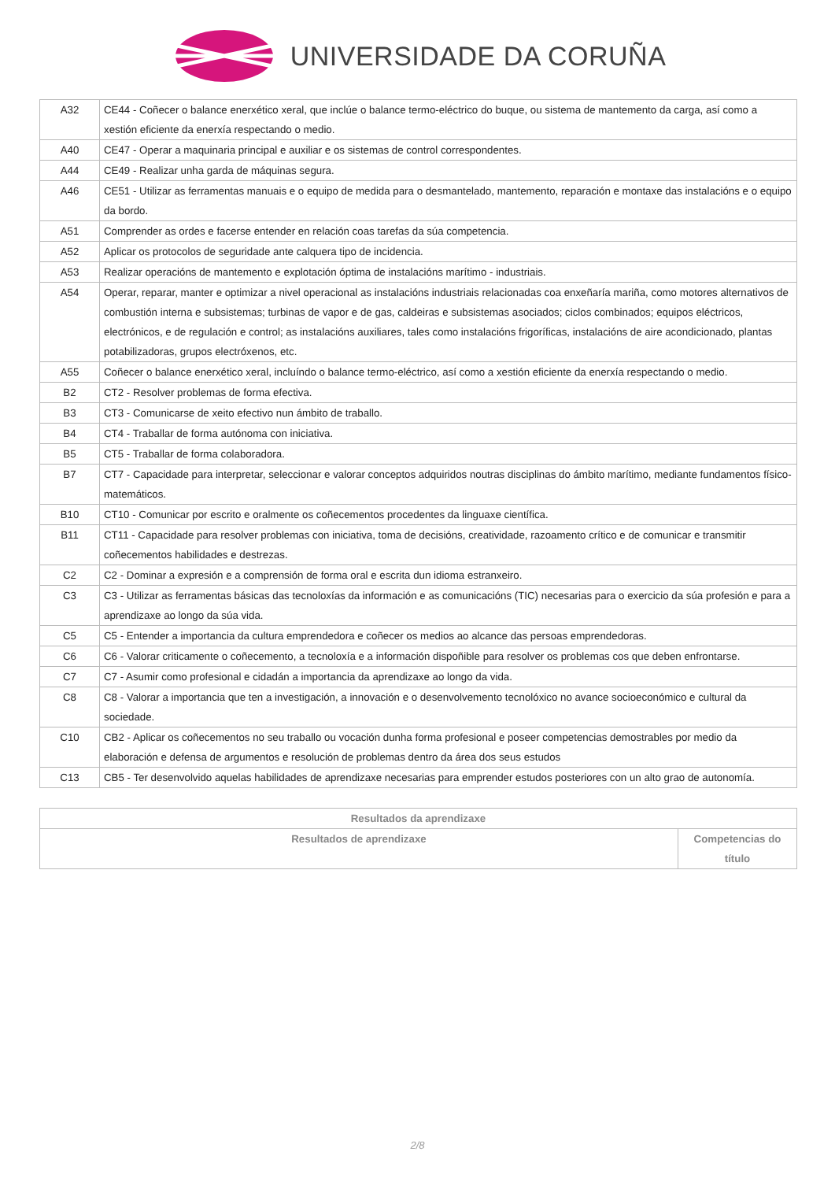UNIVERSIDADE DA CORUÑA
| A32 | CE44 - Coñecer o balance enerxético xeral, que inclúe o balance termo-eléctrico do buque, ou sistema de mantemento da carga, así como a xestión eficiente da enerxía respectando o medio. |
| A40 | CE47 - Operar a maquinaria principal e auxiliar e os sistemas de control correspondentes. |
| A44 | CE49 - Realizar unha garda de máquinas segura. |
| A46 | CE51 - Utilizar as ferramentas manuais e o equipo de medida para o desmantelado, mantemento, reparación e montaxe das instalacións e o equipo da bordo. |
| A51 | Comprender as ordes e facerse entender en relación coas tarefas da súa competencia. |
| A52 | Aplicar os protocolos de seguridade ante calquera tipo de incidencia. |
| A53 | Realizar operacións de mantemento e explotación óptima de instalacións marítimo - industriais. |
| A54 | Operar, reparar, manter e optimizar a nivel operacional as instalacións industriais relacionadas coa enxeñaría mariña, como motores alternativos de combustión interna e subsistemas; turbinas de vapor e de gas, caldeiras e subsistemas asociados; ciclos combinados; equipos eléctricos, electrónicos, e de regulación e control; as instalacións auxiliares, tales como instalacións frigoríficas, instalacións de aire acondicionado, plantas potabilizadoras, grupos electróxenos, etc. |
| A55 | Coñecer o balance enerxético xeral, incluíndo o balance termo-eléctrico, así como a xestión eficiente da enerxía respectando o medio. |
| B2 | CT2 - Resolver problemas de forma efectiva. |
| B3 | CT3 - Comunicarse de xeito efectivo nun ámbito de traballo. |
| B4 | CT4 - Traballar de forma autónoma con iniciativa. |
| B5 | CT5 - Traballar de forma colaboradora. |
| B7 | CT7 - Capacidade para interpretar, seleccionar e valorar conceptos adquiridos noutras disciplinas do ámbito marítimo, mediante fundamentos físico-matemáticos. |
| B10 | CT10 - Comunicar por escrito e oralmente os coñecementos procedentes da linguaxe científica. |
| B11 | CT11 - Capacidade para resolver problemas con iniciativa, toma de decisións, creatividade, razoamento crítico e de comunicar e transmitir coñecementos habilidades e destrezas. |
| C2 | C2 - Dominar a expresión e a comprensión de forma oral e escrita dun idioma estranxeiro. |
| C3 | C3 - Utilizar as ferramentas básicas das tecnoloxías da información e as comunicacións (TIC) necesarias para o exercicio da súa profesión e para a aprendizaxe ao longo da súa vida. |
| C5 | C5 - Entender a importancia da cultura emprendedora e coñecer os medios ao alcance das persoas emprendedoras. |
| C6 | C6 - Valorar criticamente o coñecemento, a tecnoloxía e a información dispoñible para resolver os problemas cos que deben enfrontarse. |
| C7 | C7 - Asumir como profesional e cidadán a importancia da aprendizaxe ao longo da vida. |
| C8 | C8 - Valorar a importancia que ten a investigación, a innovación e o desenvolvemento tecnolóxico no avance socioeconómico e cultural da sociedade. |
| C10 | CB2 - Aplicar os coñecementos no seu traballo ou vocación dunha forma profesional e poseer competencias demostrables por medio da elaboración e defensa de argumentos e resolución de problemas dentro da área dos seus estudos |
| C13 | CB5 - Ter desenvolvido aquelas habilidades de aprendizaxe necesarias para emprender estudos posteriores con un alto grao de autonomía. |
| Resultados da aprendizaxe | |
| --- | --- |
| Resultados de aprendizaxe | Competencias do título |
2/8